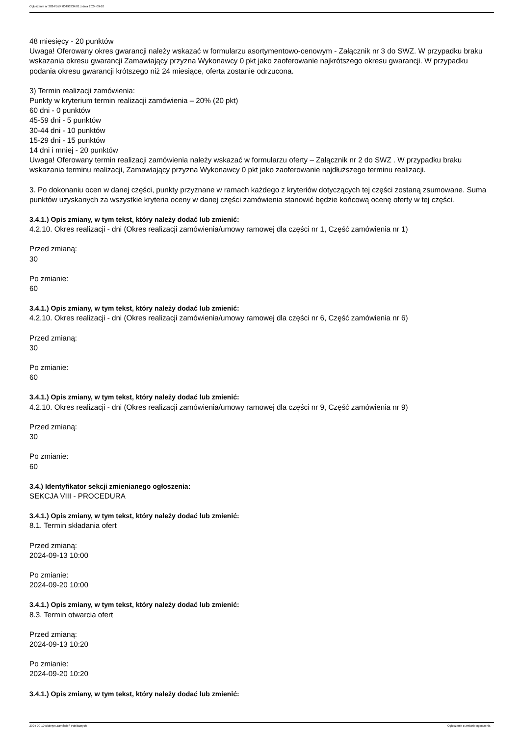Ogłoszenie nr 2024/BZP 00493334/01 z dnia 2024-09-10
48 miesięcy - 20 punktów
Uwaga! Oferowany okres gwarancji należy wskazać w formularzu asortymentowo-cenowym - Załącznik nr 3 do SWZ. W przypadku braku wskazania okresu gwarancji Zamawiający przyzna Wykonawcy 0 pkt jako zaoferowanie najkrótszego okresu gwarancji. W przypadku podania okresu gwarancji krótszego niż 24 miesiące, oferta zostanie odrzucona.
3) Termin realizacji zamówienia:
Punkty w kryterium termin realizacji zamówienia – 20% (20 pkt)
60 dni - 0 punktów
45-59 dni - 5 punktów
30-44 dni - 10 punktów
15-29 dni - 15 punktów
14 dni i mniej - 20 punktów
Uwaga! Oferowany termin realizacji zamówienia należy wskazać w formularzu oferty – Załącznik nr 2 do SWZ . W przypadku braku wskazania terminu realizacji, Zamawiający przyzna Wykonawcy 0 pkt jako zaoferowanie najdłuższego terminu realizacji.
3. Po dokonaniu ocen w danej części, punkty przyznane w ramach każdego z kryteriów dotyczących tej części zostaną zsumowane. Suma punktów uzyskanych za wszystkie kryteria oceny w danej części zamówienia stanowić będzie końcową ocenę oferty w tej części.
3.4.1.) Opis zmiany, w tym tekst, który należy dodać lub zmienić:
4.2.10. Okres realizacji - dni (Okres realizacji zamówienia/umowy ramowej dla części nr 1, Część zamówienia nr 1)
Przed zmianą:
30
Po zmianie:
60
3.4.1.) Opis zmiany, w tym tekst, który należy dodać lub zmienić:
4.2.10. Okres realizacji - dni (Okres realizacji zamówienia/umowy ramowej dla części nr 6, Część zamówienia nr 6)
Przed zmianą:
30
Po zmianie:
60
3.4.1.) Opis zmiany, w tym tekst, który należy dodać lub zmienić:
4.2.10. Okres realizacji - dni (Okres realizacji zamówienia/umowy ramowej dla części nr 9, Część zamówienia nr 9)
Przed zmianą:
30
Po zmianie:
60
3.4.) Identyfikator sekcji zmienianego ogłoszenia:
SEKCJA VIII - PROCEDURA
3.4.1.) Opis zmiany, w tym tekst, który należy dodać lub zmienić:
8.1. Termin składania ofert
Przed zmianą:
2024-09-13 10:00
Po zmianie:
2024-09-20 10:00
3.4.1.) Opis zmiany, w tym tekst, który należy dodać lub zmienić:
8.3. Termin otwarcia ofert
Przed zmianą:
2024-09-13 10:20
Po zmianie:
2024-09-20 10:20
3.4.1.) Opis zmiany, w tym tekst, który należy dodać lub zmienić:
2024-09-10 Biuletyn Zamówień Publicznych Ogłoszenie o zmianie ogłoszenia - -